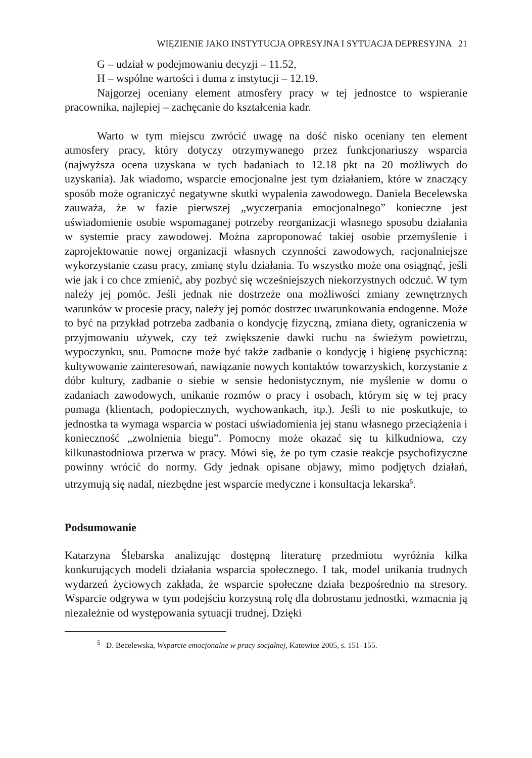WIĘZIENIE JAKO INSTYTUCJA OPRESYJNA I SYTUACJA DEPRESYJNA 21
G – udział w podejmowaniu decyzji – 11.52,
H – wspólne wartości i duma z instytucji – 12.19.
Najgorzej oceniany element atmosfery pracy w tej jednostce to wspieranie pracownika, najlepiej – zachęcanie do kształcenia kadr.
Warto w tym miejscu zwrócić uwagę na dość nisko oceniany ten element atmosfery pracy, który dotyczy otrzymywanego przez funkcjonariuszy wsparcia (najwyższa ocena uzyskana w tych badaniach to 12.18 pkt na 20 możliwych do uzyskania). Jak wiadomo, wsparcie emocjonalne jest tym działaniem, które w znaczący sposób może ograniczyć negatywne skutki wypalenia zawodowego. Daniela Becelewska zauważa, że w fazie pierwszej „wyczerpania emocjonalnego” konieczne jest uświadomienie osobie wspomaganej potrzeby reorganizacji własnego sposobu działania w systemie pracy zawodowej. Można zaproponować takiej osobie przemyślenie i zaprojektowanie nowej organizacji własnych czynności zawodowych, racjonalniejsze wykorzystanie czasu pracy, zmianę stylu działania. To wszystko może ona osiągnąć, jeśli wie jak i co chce zmienić, aby pozbyć się wcześniejszych niekorzystnych odczuć. W tym należy jej pomóc. Jeśli jednak nie dostrzeże ona możliwości zmiany zewnętrznych warunków w procesie pracy, należy jej pomóc dostrzec uwarunkowania endogenne. Może to być na przykład potrzeba zadbania o kondycję fizyczną, zmiana diety, ograniczenia w przyjmowaniu używek, czy też zwiększenie dawki ruchu na świeżym powietrzu, wypoczynku, snu. Pomocne może być także zadbanie o kondycję i higienę psychiczną: kultywowanie zainteresowań, nawiązanie nowych kontaktów towarzyskich, korzystanie z dóbr kultury, zadbanie o siebie w sensie hedonistycznym, nie myślenie w domu o zadaniach zawodowych, unikanie rozmów o pracy i osobach, którym się w tej pracy pomaga (klientach, podopiecznych, wychowankach, itp.). Jeśli to nie poskutkuje, to jednostka ta wymaga wsparcia w postaci uświadomienia jej stanu własnego przeciążenia i konieczność „zwolnienia biegu”. Pomocny może okazać się tu kilkudniowa, czy kilkunastodniowa przerwa w pracy. Mówi się, że po tym czasie reakcje psychofizyczne powinny wrócić do normy. Gdy jednak opisane objawy, mimo podjętych działań, utrzymują się nadal, niezbędne jest wsparcie medyczne i konsultacja lekarska<sup>5</sup>.
Podsumowanie
Katarzyna Ślebarska analizując dostępną literaturę przedmiotu wyróżnia kilka konkurujących modeli działania wsparcia społecznego. I tak, model unikania trudnych wydarzeń życiowych zakłada, że wsparcie społeczne działa bezpośrednio na stresory. Wsparcie odgrywa w tym podejściu korzystną rolę dla dobrostanu jednostki, wzmacnia ją niezależnie od występowania sytuacji trudnej. Dzięki
<sup>5</sup> D. Becelewska, Wsparcie emocjonalne w pracy socjalnej, Katowice 2005, s. 151–155.